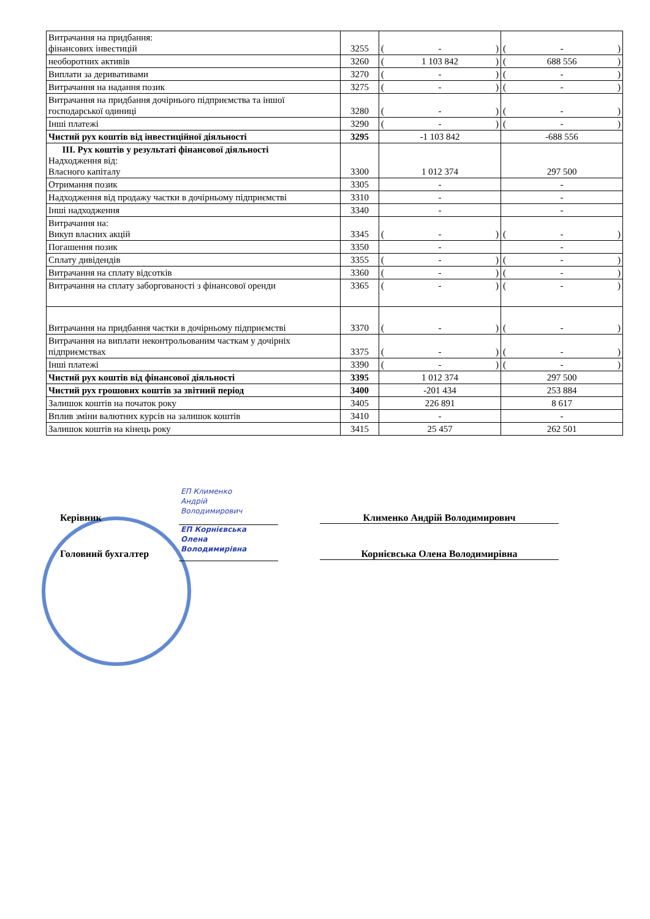| Витрачання на придбання: фінансових інвестицій | 3255 | ( - ) | ( - ) |
| необоротних активів | 3260 | ( 1 103 842 ) | ( 688 556 ) |
| Виплати за деривативами | 3270 | ( - ) | ( - ) |
| Витрачання на надання позик | 3275 | ( - ) | ( - ) |
| Витрачання на придбання дочірнього підприємства та іншої господарської одиниці | 3280 | ( - ) | ( - ) |
| Інші платежі | 3290 | ( - ) | ( - ) |
| Чистий рух коштів від інвестиційної діяльності | 3295 | -1 103 842 | -688 556 |
| III. Рух коштів у результаті фінансової діяльності Надходження від: Власного капіталу | 3300 | 1 012 374 | 297 500 |
| Отримання позик | 3305 | - | - |
| Надходження від продажу частки в дочірньому підприємстві | 3310 | - | - |
| Інші надходження | 3340 | - | - |
| Витрачання на: Викуп власних акцій | 3345 | ( - ) | ( - ) |
| Погашення позик | 3350 | - | - |
| Сплату дивідендів | 3355 | ( - ) | ( - ) |
| Витрачання на сплату відсотків | 3360 | ( - ) | ( - ) |
| Витрачання на сплату заборгованості з фінансової оренди | 3365 | ( - ) | ( - ) |
| Витрачання на придбання частки в дочірньому підприємстві | 3370 | ( - ) | ( - ) |
| Витрачання на виплати неконтрольованим часткам у дочірніх підприємствах | 3375 | ( - ) | ( - ) |
| Інші платежі | 3390 | ( - ) | ( - ) |
| Чистий рух коштів від фінансової діяльності | 3395 | 1 012 374 | 297 500 |
| Чистий рух грошових коштів за звітний період | 3400 | -201 434 | 253 884 |
| Залишок коштів на початок року | 3405 | 226 891 | 8 617 |
| Вплив зміни валютних курсів на залишок коштів | 3410 | - | - |
| Залишок коштів на кінець року | 3415 | 25 457 | 262 501 |
ЕП Клименко
Андрій
Володимирович
Керівник Клименко Андрій Володимирович
ЕП Корнієвська
Олена
Володимирівна
Головний бухгалтер Корнієвська Олена Володимирівна